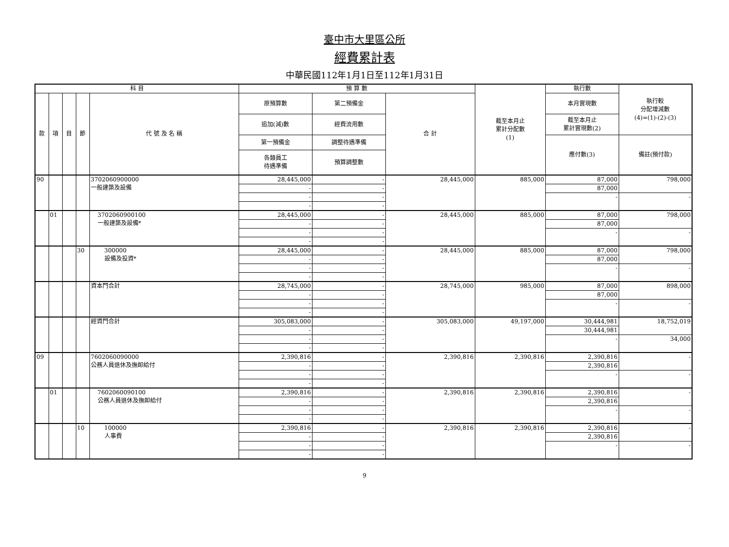臺中市大里區公所
經費累計表
中華民國112年1月1日至112年1月31日
| 科 目 | | | | | 預 算 數 | | | 截至本月止 累計分配數 (1) | 執行數 | 執行較 分配增減數 (4)=(1)-(2)-(3) |
| --- | --- | --- | --- | --- | --- | --- | --- | --- | --- | --- |
| 款 | 項 | 目 | 節 | 代 號 及 名 稱 | 原預算數 | 第二預備金 | 合 計 | | 本月實現數 | |
| | | | | | 追加(減)數 | 經費流用數 | | | 截至本月止 累計實現數(2) | |
| | | | | | 第一預備金 | 調整待遇準備 | | | 應付數(3) | 備註(預付款) |
| | | | | | 各類員工 待遇準備 | 預算調整數 | | | | |
| 90 | | | | 3702060900000 一般建築及設備 | 28,445,000 | - | 28,445,000 | 885,000 | 87,000 | 798,000 |
| | | | | | - | - | | | 87,000 | |
| | | | | | - | - | | | - | - |
| | | | | | - | - | | | | |
| | 01 | | | 3702060900100 一般建築及設備* | 28,445,000 | - | 28,445,000 | 885,000 | 87,000 | 798,000 |
| | | | | | - | - | | | 87,000 | |
| | | | | | - | - | | | - | - |
| | | | | | - | - | | | | |
| | | | 30 | 300000 設備及投資* | 28,445,000 | - | 28,445,000 | 885,000 | 87,000 | 798,000 |
| | | | | | - | - | | | 87,000 | |
| | | | | | - | - | | | - | - |
| | | | | | - | - | | | | |
| | | | | 資本門合計 | 28,745,000 | - | 28,745,000 | 985,000 | 87,000 | 898,000 |
| | | | | | - | - | | | 87,000 | |
| | | | | | - | - | | | - | - |
| | | | | | - | - | | | | |
| | | | | 經資門合計 | 305,083,000 | - | 305,083,000 | 49,197,000 | 30,444,981 | 18,752,019 |
| | | | | | - | - | | | 30,444,981 | |
| | | | | | - | - | | | - | 34,000 |
| | | | | | - | - | | | | |
| 09 | | | | 7602060090000 公務人員退休及撫卹給付 | 2,390,816 | - | 2,390,816 | 2,390,816 | 2,390,816 | - |
| | | | | | - | - | | | 2,390,816 | |
| | | | | | - | - | | | - | - |
| | | | | | - | - | | | | |
| | 01 | | | 7602060090100 公務人員退休及撫卹給付 | 2,390,816 | - | 2,390,816 | 2,390,816 | 2,390,816 | - |
| | | | | | - | - | | | 2,390,816 | |
| | | | | | - | - | | | - | - |
| | | | | | - | - | | | | |
| | | | 10 | 100000 人事費 | 2,390,816 | - | 2,390,816 | 2,390,816 | 2,390,816 | - |
| | | | | | - | - | | | 2,390,816 | |
| | | | | | - | - | | | - | - |
| | | | | | - | - | | | | |
9